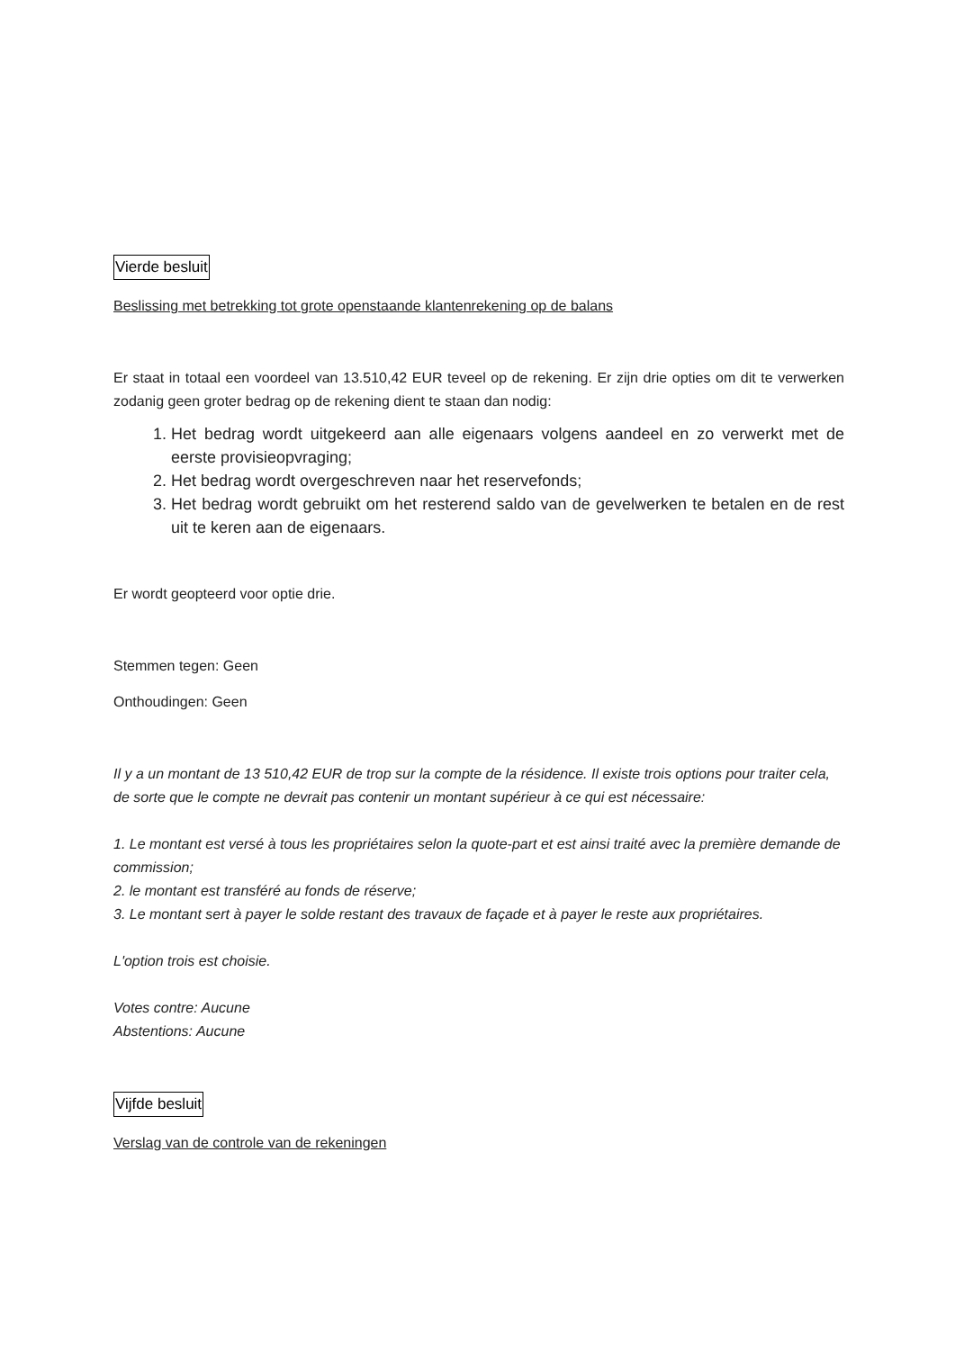Vierde besluit
Beslissing met betrekking tot grote openstaande klantenrekening op de balans
Er staat in totaal een voordeel van 13.510,42 EUR teveel op de rekening. Er zijn drie opties om dit te verwerken zodanig geen groter bedrag op de rekening dient te staan dan nodig:
1. Het bedrag wordt uitgekeerd aan alle eigenaars volgens aandeel en zo verwerkt met de eerste provisieopvraging;
2. Het bedrag wordt overgeschreven naar het reservefonds;
3. Het bedrag wordt gebruikt om het resterend saldo van de gevelwerken te betalen en de rest uit te keren aan de eigenaars.
Er wordt geopteerd voor optie drie.
Stemmen tegen: Geen
Onthoudingen: Geen
Il y a un montant de 13 510,42 EUR de trop sur la compte de la résidence. Il existe trois options pour traiter cela, de sorte que le compte ne devrait pas contenir un montant supérieur à ce qui est nécessaire:
1. Le montant est versé à tous les propriétaires selon la quote-part et est ainsi traité avec la première demande de commission;
2. le montant est transféré au fonds de réserve;
3. Le montant sert à payer le solde restant des travaux de façade et à payer le reste aux propriétaires.
L'option trois est choisie.
Votes contre: Aucune
Abstentions: Aucune
Vijfde besluit
Verslag van de controle van de rekeningen